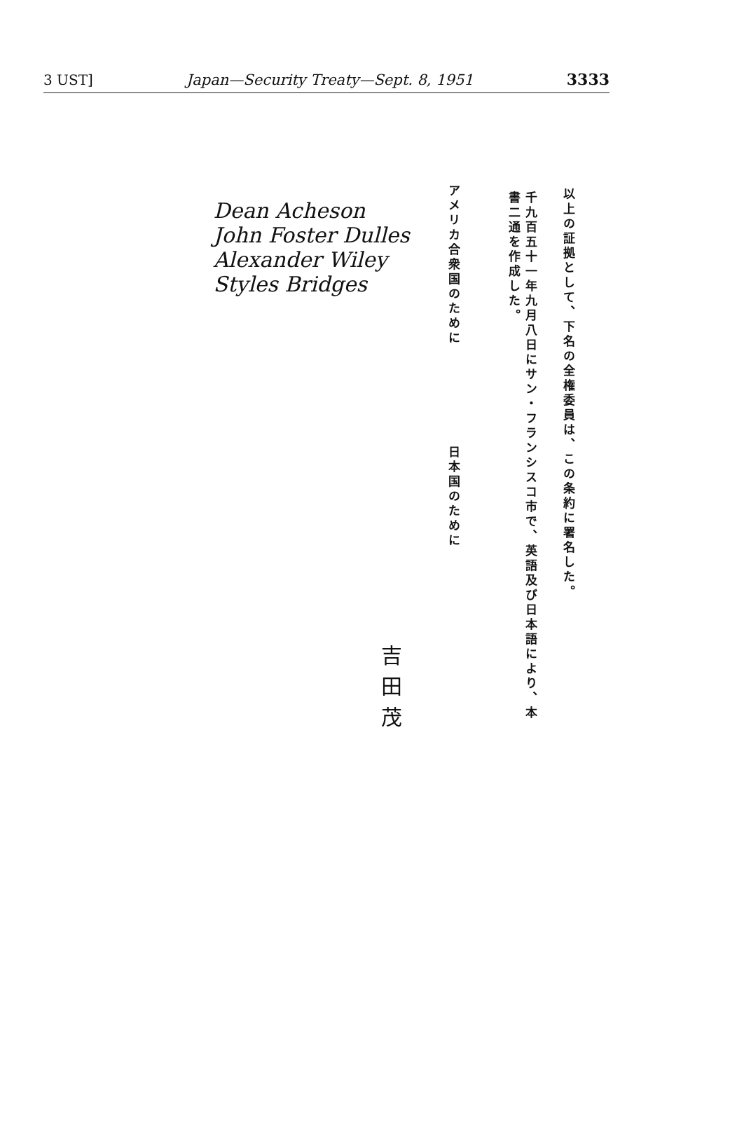3 UST] Japan—Security Treaty—Sept. 8, 1951 3333
以上の証拠として、下名の全権委員は、この条約に署名した。
千九百五十一年九月八日にサン・フランシスコ市で、英語及び日本語により、本書二通を作成した。
アメリカ合衆国のために
日本国のために
Dean Acheson
John Foster Dulles
Alexander Wiley
Styles Bridges
吉
田
茂